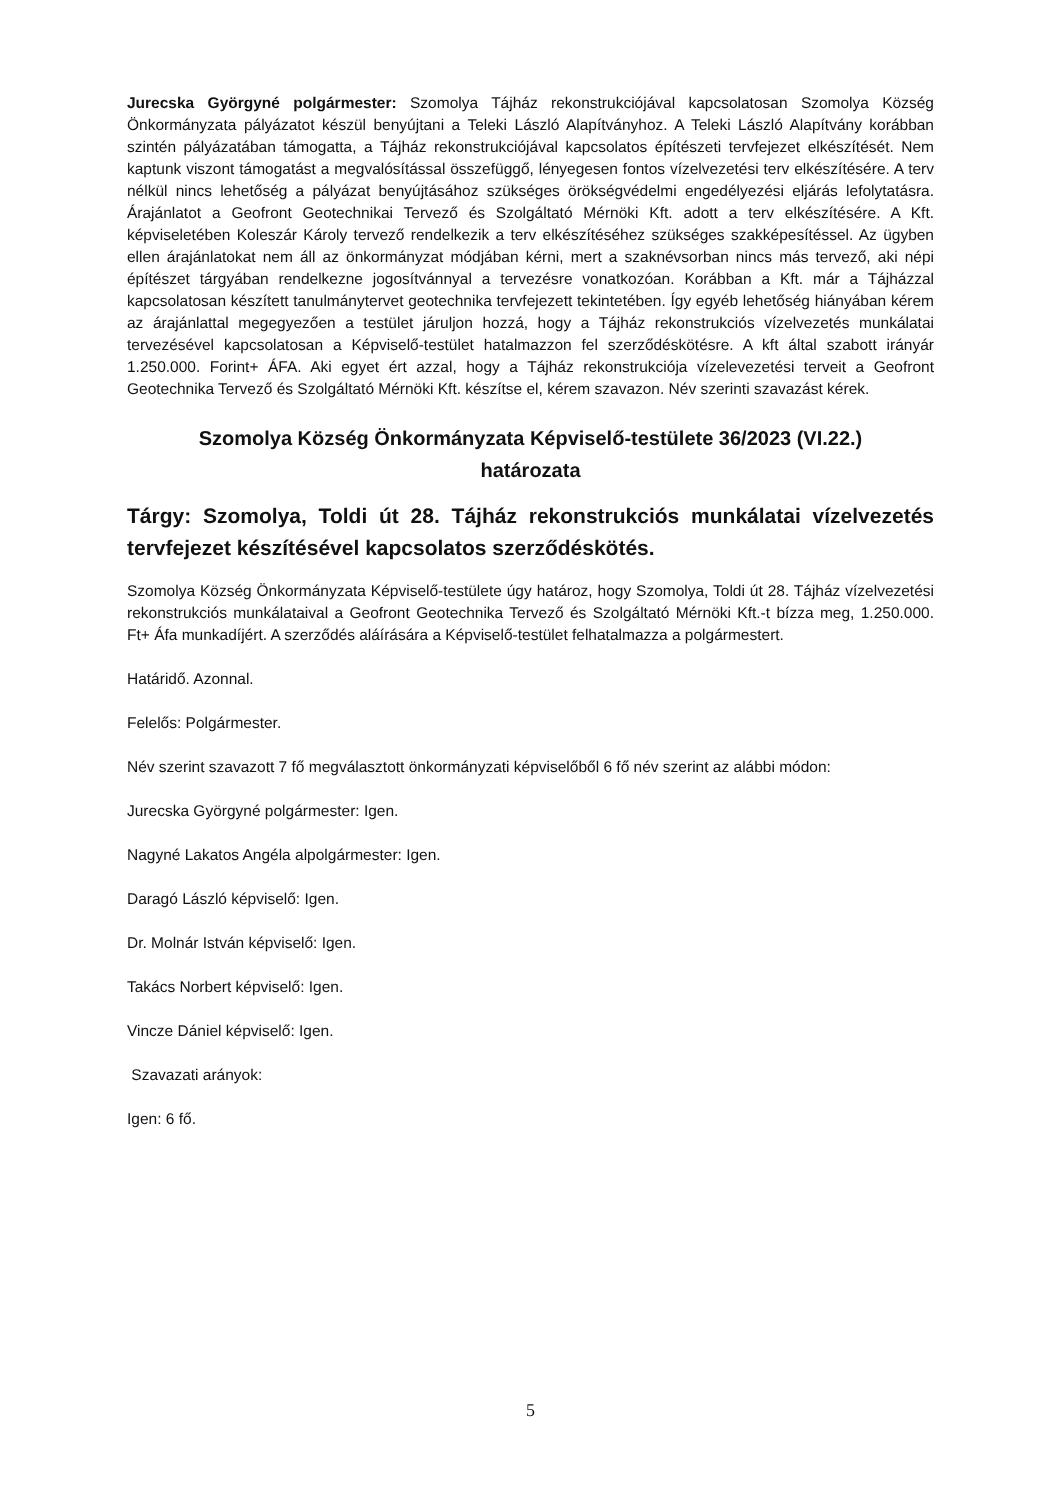Jurecska Györgyné polgármester: Szomolya Tájház rekonstrukciójával kapcsolatosan Szomolya Község Önkormányzata pályázatot készül benyújtani a Teleki László Alapítványhoz. A Teleki László Alapítvány korábban szintén pályázatában támogatta, a Tájház rekonstrukciójával kapcsolatos építészeti tervfejezet elkészítését. Nem kaptunk viszont támogatást a megvalósítással összefüggő, lényegesen fontos vízelvezetési terv elkészítésére. A terv nélkül nincs lehetőség a pályázat benyújtásához szükséges örökségvédelmi engedélyezési eljárás lefolytatásra. Árajánlatot a Geofront Geotechnikai Tervező és Szolgáltató Mérnöki Kft. adott a terv elkészítésére. A Kft. képviseletében Koleszár Károly tervező rendelkezik a terv elkészítéséhez szükséges szakképesítéssel. Az ügyben ellen árajánlatokat nem áll az önkormányzat módjában kérni, mert a szaknévsorban nincs más tervező, aki népi építészet tárgyában rendelkezne jogosítvánnyal a tervezésre vonatkozóan. Korábban a Kft. már a Tájházzal kapcsolatosan készített tanulmánytervet geotechnika tervfejezett tekintetében. Így egyéb lehetőség hiányában kérem az árajánlattal megegyezően a testület járuljon hozzá, hogy a Tájház rekonstrukciós vízelvezetés munkálatai tervezésével kapcsolatosan a Képviselő-testület hatalmazzon fel szerződéskötésre. A kft által szabott irányár 1.250.000. Forint+ ÁFA. Aki egyet ért azzal, hogy a Tájház rekonstrukciója vízelevezetési terveit a Geofront Geotechnika Tervező és Szolgáltató Mérnöki Kft. készítse el, kérem szavazon. Név szerinti szavazást kérek.
Szomolya Község Önkormányzata Képviselő-testülete 36/2023 (VI.22.)
határozata
Tárgy: Szomolya, Toldi út 28. Tájház rekonstrukciós munkálatai vízelvezetés tervfejezet készítésével kapcsolatos szerződéskötés.
Szomolya Község Önkormányzata Képviselő-testülete úgy határoz, hogy Szomolya, Toldi út 28. Tájház vízelvezetési rekonstrukciós munkálataival a Geofront Geotechnika Tervező és Szolgáltató Mérnöki Kft.-t bízza meg, 1.250.000. Ft+ Áfa munkadíjért. A szerződés aláírására a Képviselő-testület felhatalmazza a polgármestert.
Határidő. Azonnal.
Felelős: Polgármester.
Név szerint szavazott 7 fő megválasztott önkormányzati képviselőből 6 fő név szerint az alábbi módon:
Jurecska Györgyné polgármester: Igen.
Nagyné Lakatos Angéla alpolgármester: Igen.
Daragó László képviselő: Igen.
Dr. Molnár István képviselő: Igen.
Takács Norbert képviselő: Igen.
Vincze Dániel képviselő: Igen.
Szavazati arányok:
Igen: 6 fő.
5